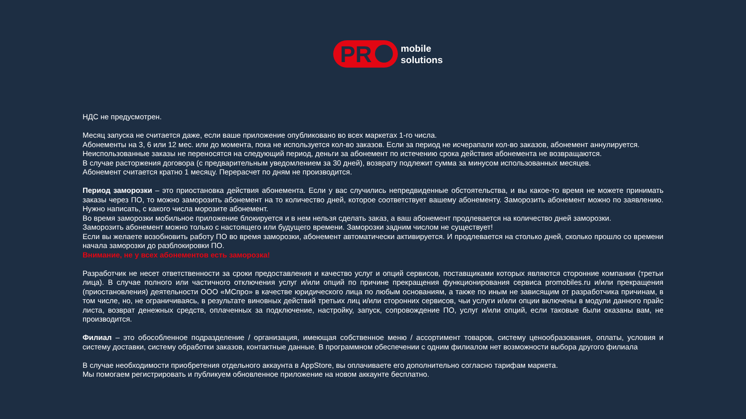PR
mobile
solutions
НДС не предусмотрен.
Месяц запуска не считается даже, если ваше приложение опубликовано во всех маркетах 1-го числа.
Абонементы на 3, 6 или 12 мес. или до момента, пока не используется кол-во заказов. Если за период не исчерапали кол-во заказов, абонемент аннулируется.
Неиспользованные заказы не переносятся на следующий период, деньги за абонемент по истечению срока действия абонемента не возвращаются.
В случае расторжения договора (с предварительным уведомлением за 30 дней), возврату подлежит сумма за минусом использованных месяцев.
Абонемент считается кратно 1 месяцу. Перерасчет по дням не производится.
Период заморозки – это приостановка действия абонемента. Если у вас случились непредвиденные обстоятельства, и вы какое-то время не можете принимать заказы через ПО, то можно заморозить абонемент на то количество дней, которое соответствует вашему абонементу. Заморозить абонемент можно по заявлению. Нужно написать, с какого числа морозите абонемент.
Во время заморозки мобильное приложение блокируется и в нем нельзя сделать заказ, а ваш абонемент продлевается на количество дней заморозки.
Заморозить абонемент можно только с настоящего или будущего времени. Заморозки задним числом не существует!
Если вы желаете возобновить работу ПО во время заморозки, абонемент автоматически активируется. И продлевается на столько дней, сколько прошло со времени начала заморозки до разблокировки ПО.
Внимание, не у всех абонементов есть заморозка!
Разработчик не несет ответственности за сроки предоставления и качество услуг и опций сервисов, поставщиками которых являются сторонние компании (третьи лица). В случае полного или частичного отключения услуг и/или опций по причине прекращения функционирования сервиса promobiles.ru и/или прекращения (приостановления) деятельности ООО «МСпро» в качестве юридического лица по любым основаниям, а также по иным не зависящим от разработчика причинам, в том числе, но, не ограничиваясь, в результате виновных действий третьих лиц и/или сторонних сервисов, чьи услуги и/или опции включены в модули данного прайс листа, возврат денежных средств, оплаченных за подключение, настройку, запуск, сопровождение ПО, услуг и/или опций, если таковые были оказаны вам, не производится.
Филиал – это обособленное подразделение / организация, имеющая собственное меню / ассортимент товаров, систему ценообразования, оплаты, условия и систему доставки, систему обработки заказов, контактные данные. В программном обеспечении с одним филиалом нет возможности выбора другого филиала
В случае необходимости приобретения отдельного аккаунта в AppStore, вы оплачиваете его дополнительно согласно тарифам маркета.
Мы помогаем регистрировать и публикуем обновленное приложение на новом аккаунте бесплатно.